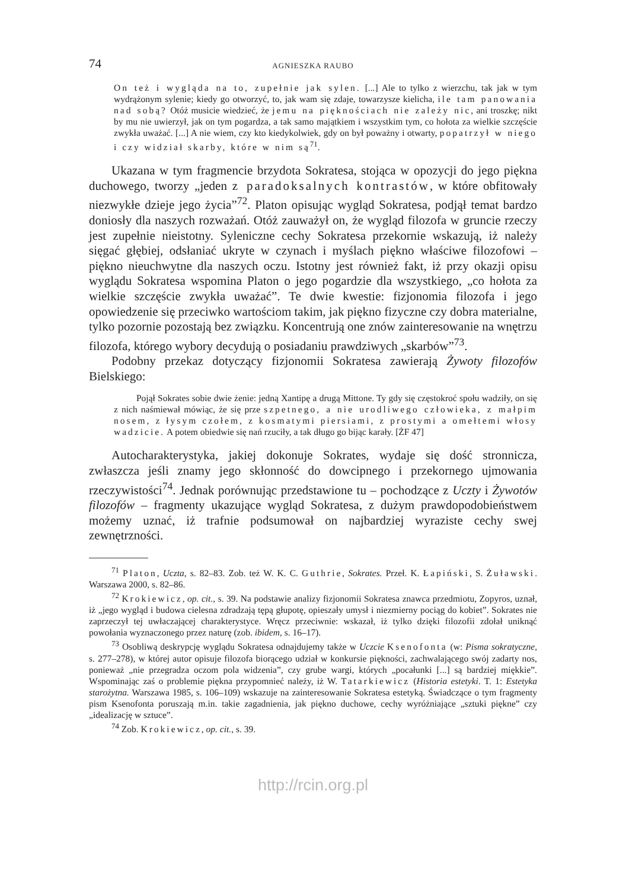74 AGNIESZKA RAUBO
On też i wygląda na to, zupełnie jak sylen. [...] Ale to tylko z wierzchu, tak jak w tym wydrążonym sylenie; kiedy go otworzyć, to, jak wam się zdaje, towarzysze kielicha, ile tam panowania nad sobą? Otóż musicie wiedzieć, że jemu na pięknościach nie zależy nic, ani troszkę; nikt by mu nie uwierzył, jak on tym pogardza, a tak samo majątkiem i wszystkim tym, co hołota za wielkie szczęście zwykła uważać. [...] A nie wiem, czy kto kiedykolwiek, gdy on był poważny i otwarty, popatrzył w niego i czy widział skarby, które w nim są<sup>71</sup>.
Ukazana w tym fragmencie brzydota Sokratesa, stojąca w opozycji do jego piękna duchowego, tworzy „jeden z paradoksalnych kontrastów, w które obfitowały niezwykłe dzieje jego życia”<sup>72</sup>. Platon opisując wygląd Sokratesa, podjął temat bardzo doniosły dla naszych rozważań. Otóż zauważył on, że wygląd filozofa w gruncie rzeczy jest zupełnie nieistotny. Syleniczne cechy Sokratesa przekornie wskazują, iż należy sięgać głębiej, odsłaniać ukryte w czynach i myślach piękno właściwe filozofowi – piękno nieuchwytne dla naszych oczu. Istotny jest również fakt, iż przy okazji opisu wyglądu Sokratesa wspomina Platon o jego pogardzie dla wszystkiego, „co hołota za wielkie szczęście zwykła uważać”. Te dwie kwestie: fizjonomia filozofa i jego opowiedzenie się przeciwko wartościom takim, jak piękno fizyczne czy dobra materialne, tylko pozornie pozostają bez związku. Koncentrują one znów zainteresowanie na wnętrzu filozofa, którego wybory decydują o posiadaniu prawdziwych „skarbów”<sup>73</sup>.
Podobny przekaz dotyczący fizjonomii Sokratesa zawierają Żywoty filozofów Bielskiego:
Pojął Sokrates sobie dwie żenie: jedną Xantipę a drugą Mittone. Ty gdy się częstokroć społu wadziły, on się z nich naśmiewał mówiąc, że się prze szpetnego, a nie urodliwego człowieka, z małpim nosem, z łysym czołem, z kosmatymi piersiami, z prostymi a omełtemi włosy wadzicie. A potem obiedwie się nań rzuciły, a tak długo go bijąc karały. [ŻF 47]
Autocharakterystyka, jakiej dokonuje Sokrates, wydaje się dość stronnicza, zwłaszcza jeśli znamy jego skłonność do dowcipnego i przekornego ujmowania rzeczywistości<sup>74</sup>. Jednak porównując przedstawione tu – pochodzące z Uczty i Żywotów filozofów – fragmenty ukazujące wygląd Sokratesa, z dużym prawdopodobieństwem możemy uznać, iż trafnie podsumował on najbardziej wyraziste cechy swej zewnętrzności.
<sup>71</sup> Platon, Uczta, s. 82–83. Zob. też W. K. C. Guthrie, Sokrates. Przeł. K. Łapiński, S. Żuławski. Warszawa 2000, s. 82–86.
<sup>72</sup> Krokiewicz, op. cit., s. 39. Na podstawie analizy fizjonomii Sokratesa znawca przedmiotu, Zopyros, uznał, iż „jego wygląd i budowa cielesna zdradzają tępą głupotę, opieszały umysł i niezmierny pociąg do kobiet”. Sokrates nie zaprzeczył tej uwłaczającej charakterystyce. Wręcz przeciwnie: wskazał, iż tylko dzięki filozofii zdołał uniknąć powołania wyznaczonego przez naturę (zob. ibidem, s. 16–17).
<sup>73</sup> Osobliwą deskrypcję wyglądu Sokratesa odnajdujemy także w Uczcie Ksenofonta (w: Pisma sokratyczne, s. 277–278), w której autor opisuje filozofa biorącego udział w konkursie piękności, zachwalającego swój zadarty nos, ponieważ „nie przegradza oczom pola widzenia”, czy grube wargi, których „pocałunki [...] są bardziej miękkie”. Wspominając zaś o problemie piękna przypomnieć należy, iż W. Tatarkiewicz (Historia estetyki. T. 1: Estetyka starożytna. Warszawa 1985, s. 106–109) wskazuje na zainteresowanie Sokratesa estetyką. Świadczące o tym fragmenty pism Ksenofonta poruszają m.in. takie zagadnienia, jak piękno duchowe, cechy wyróżniające „sztuki piękne” czy „idealizację w sztuce”.
<sup>74</sup> Zob. Krokiewicz, op. cit., s. 39.
http://rcin.org.pl